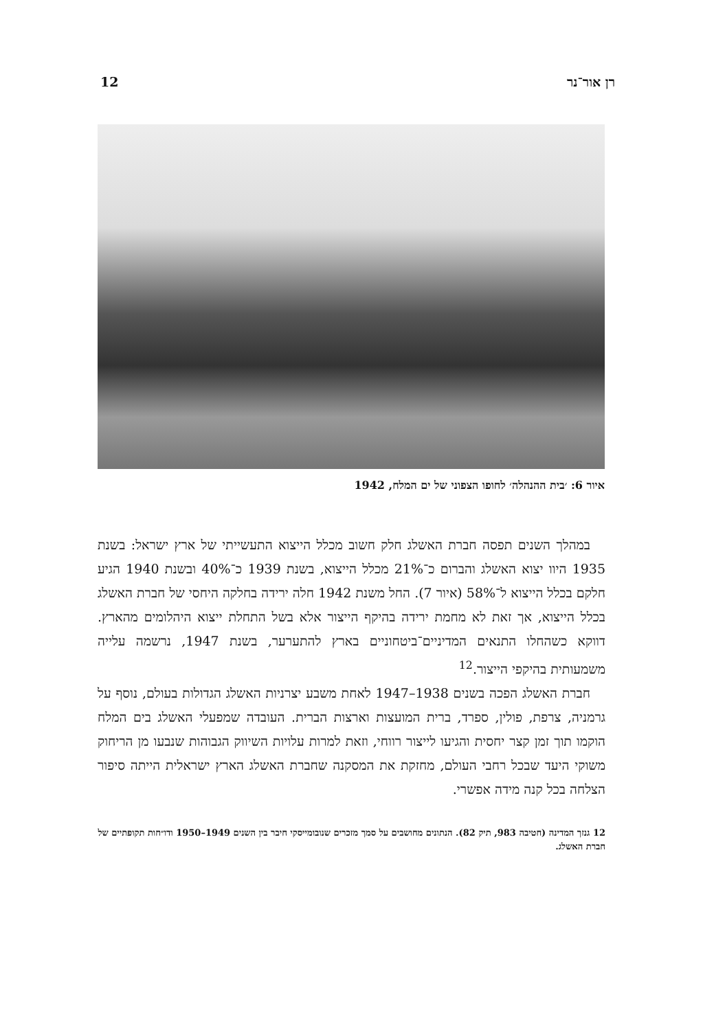רן אור־נר 12
איור 6: ׳בית ההנהלה׳ לחופו הצפוני של ים המלח, 1942
במהלך השנים תפסה חברת האשלג חלק חשוב מכלל הייצוא התעשייתי של ארץ ישראל: בשנת 1935 היוו יצוא האשלג והברום כ־21% מכלל הייצוא, בשנת 1939 כ־40% ובשנת 1940 הגיע חלקם בכלל הייצוא ל־58% (איור 7). החל משנת 1942 חלה ירידה בחלקה היחסי של חברת האשלג בכלל הייצוא, אך זאת לא מחמת ירידה בהיקף הייצור אלא בשל התחלת ייצוא היהלומים מהארץ. דווקא כשהחלו התנאים המדיניים־ביטחוניים בארץ להתערער, בשנת 1947, נרשמה עלייה משמעותית בהיקפי הייצור.<sup>12</sup>
חברת האשלג הפכה בשנים 1938–1947 לאחת משבע יצרניות האשלג הגדולות בעולם, נוסף על גרמניה, צרפת, פולין, ספרד, ברית המועצות וארצות הברית. העובדה שמפעלי האשלג בים המלח הוקמו תוך זמן קצר יחסית והגיעו לייצור רווחי, וזאת למרות עלויות השיווק הגבוהות שנבעו מן הריחוק משוקי היעד שבכל רחבי העולם, מחזקת את המסקנה שחברת האשלג הארץ ישראלית הייתה סיפור הצלחה בכל קנה מידה אפשרי.
12 גנזך המדינה (חטיבה 983, תיק 82). הנתונים מחושבים על סמך מזכרים שנובומייסקי חיבר בין השנים 1949–1950 ודו״חות תקופתיים של חברת האשלג.